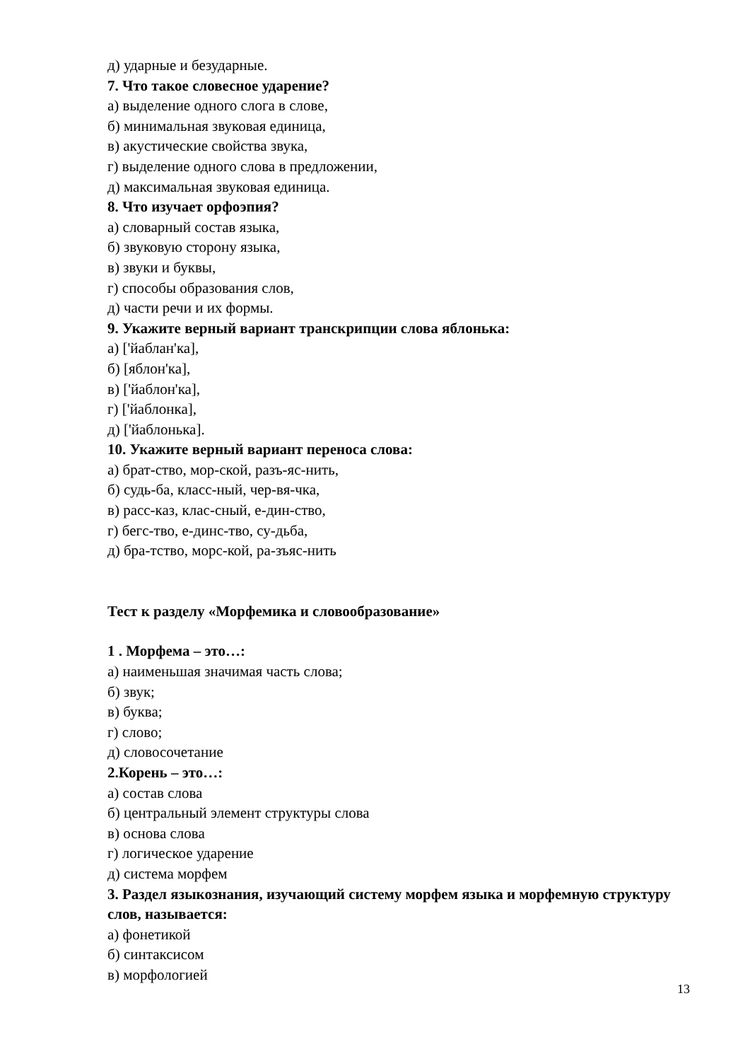д) ударные и безударные.
7. Что такое словесное ударение?
а) выделение одного слога в слове,
б) минимальная звуковая единица,
в) акустические свойства звука,
г) выделение одного слова в предложении,
д) максимальная звуковая единица.
8. Что изучает орфоэпия?
а) словарный состав языка,
б) звуковую сторону языка,
в) звуки и буквы,
г) способы образования слов,
д) части речи и их формы.
9. Укажите верный вариант транскрипции слова яблонька:
а) ['йаблан'ка],
б) [яблон'ка],
в) ['йаблон'ка],
г) ['йаблонка],
д) ['йаблонька].
10. Укажите верный вариант переноса слова:
а) брат-ство, мор-ской, разъ-яс-нить,
б) судь-ба, класс-ный, чер-вя-чка,
в) расс-каз, клас-сный, е-дин-ство,
г) бегс-тво, е-динс-тво, су-дьба,
д) бра-тство, морс-кой, ра-зъяс-нить
Тест к разделу «Морфемика и словообразование»
1 . Морфема – это…:
а) наименьшая значимая часть слова;
б) звук;
в) буква;
г) слово;
д) словосочетание
2.Корень – это…:
а) состав слова
б) центральный элемент структуры слова
в) основа слова
г) логическое ударение
д) система морфем
3. Раздел языкознания, изучающий систему морфем языка и морфемную структуру слов, называется:
а) фонетикой
б) синтаксисом
в) морфологией
13